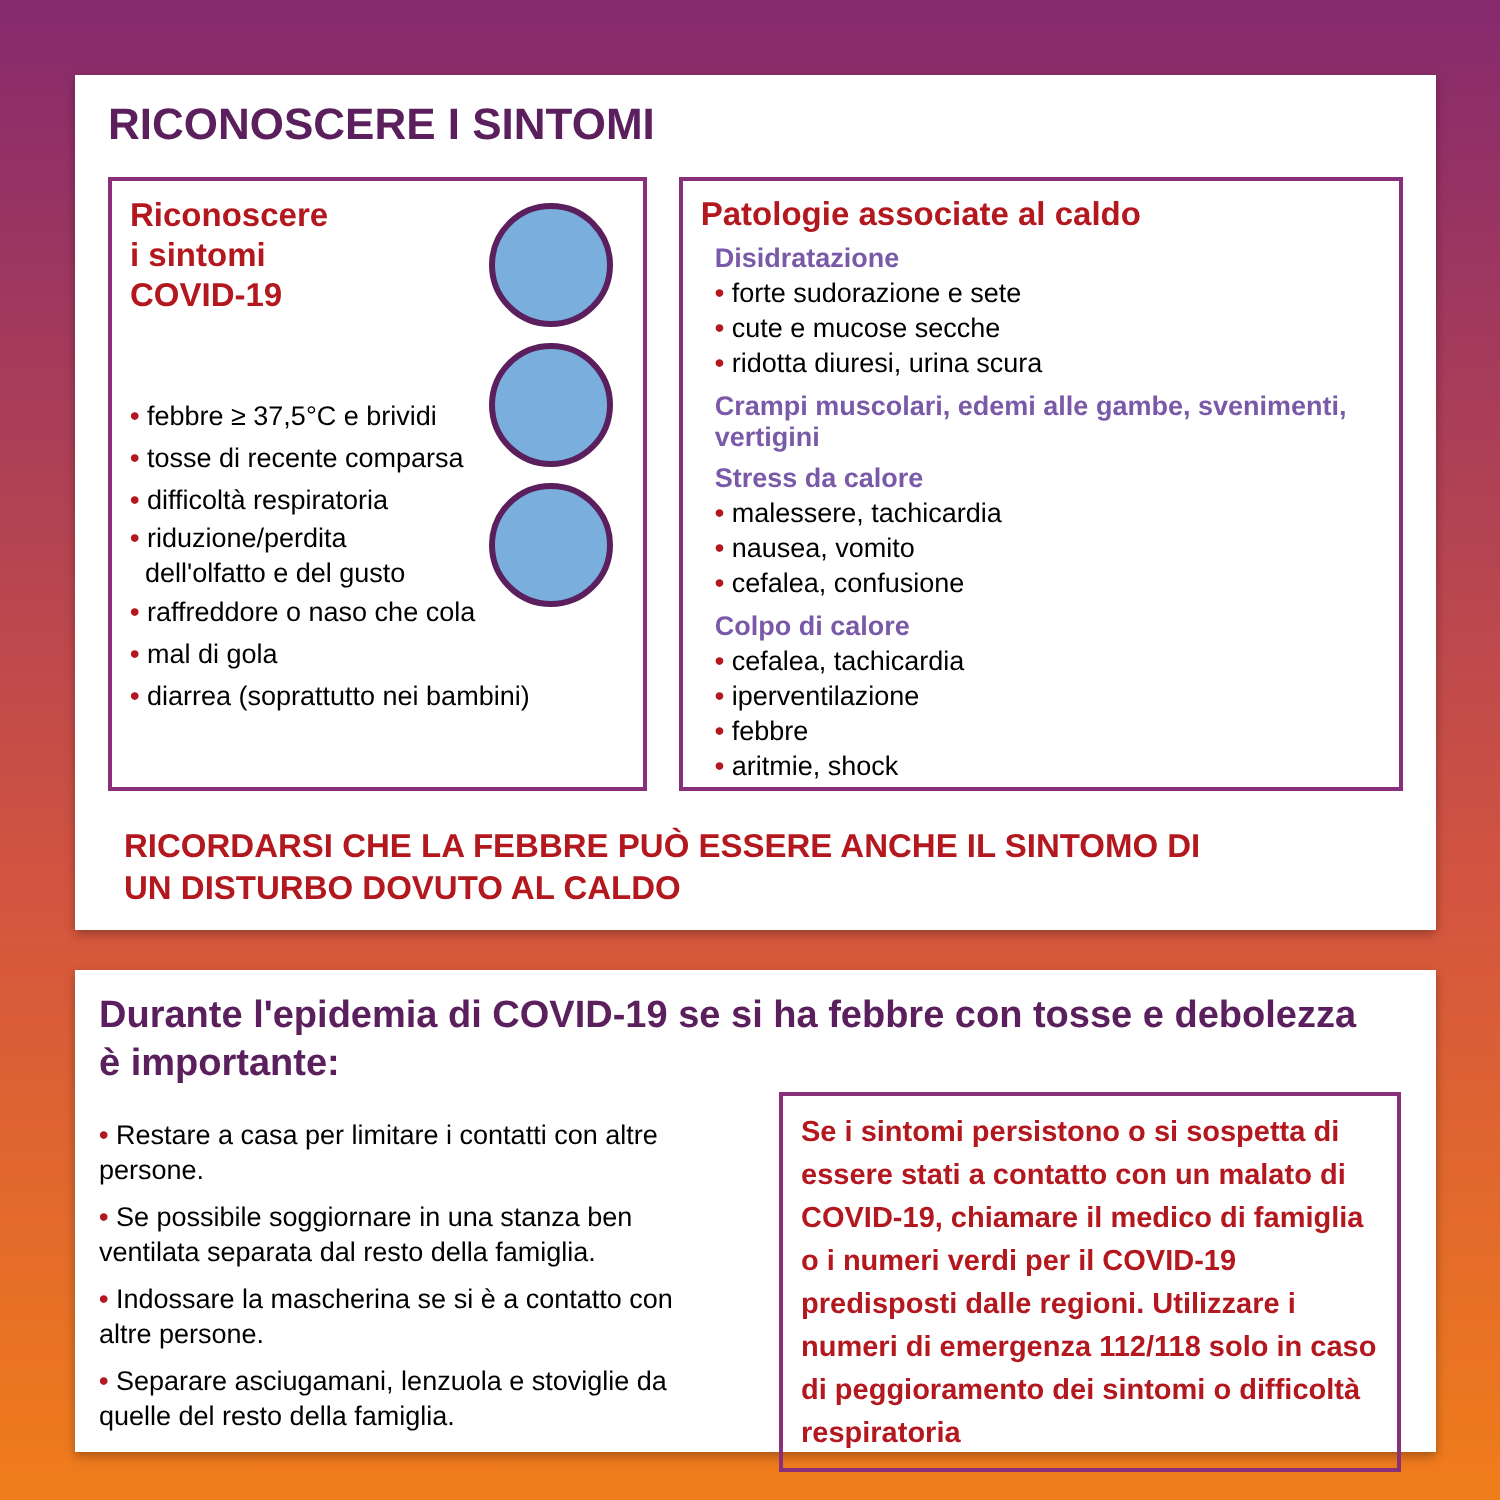RICONOSCERE I SINTOMI
Riconoscere
i sintomi
COVID-19
• febbre ≥ 37,5°C e brividi
• tosse di recente comparsa
• difficoltà respiratoria
• riduzione/perdita
dell'olfatto e del gusto
• raffreddore o naso che cola
• mal di gola
• diarrea (soprattutto nei bambini)
Patologie associate al caldo
Disidratazione
• forte sudorazione e sete
• cute e mucose secche
• ridotta diuresi, urina scura
Crampi muscolari, edemi alle gambe, svenimenti, vertigini
Stress da calore
• malessere, tachicardia
• nausea, vomito
• cefalea, confusione
Colpo di calore
• cefalea, tachicardia
• iperventilazione
• febbre
• aritmie, shock
RICORDARSI CHE LA FEBBRE PUÒ ESSERE ANCHE IL SINTOMO DI
UN DISTURBO DOVUTO AL CALDO
Durante l'epidemia di COVID-19 se si ha febbre con tosse e debolezza
è importante:
• Restare a casa per limitare i contatti con altre persone.
• Se possibile soggiornare in una stanza ben ventilata separata dal resto della famiglia.
• Indossare la mascherina se si è a contatto con altre persone.
• Separare asciugamani, lenzuola e stoviglie da quelle del resto della famiglia.
Se i sintomi persistono o si sospetta di essere stati a contatto con un malato di COVID-19, chiamare il medico di famiglia o i numeri verdi per il COVID-19 predisposti dalle regioni. Utilizzare i numeri di emergenza 112/118 solo in caso di peggioramento dei sintomi o difficoltà respiratoria